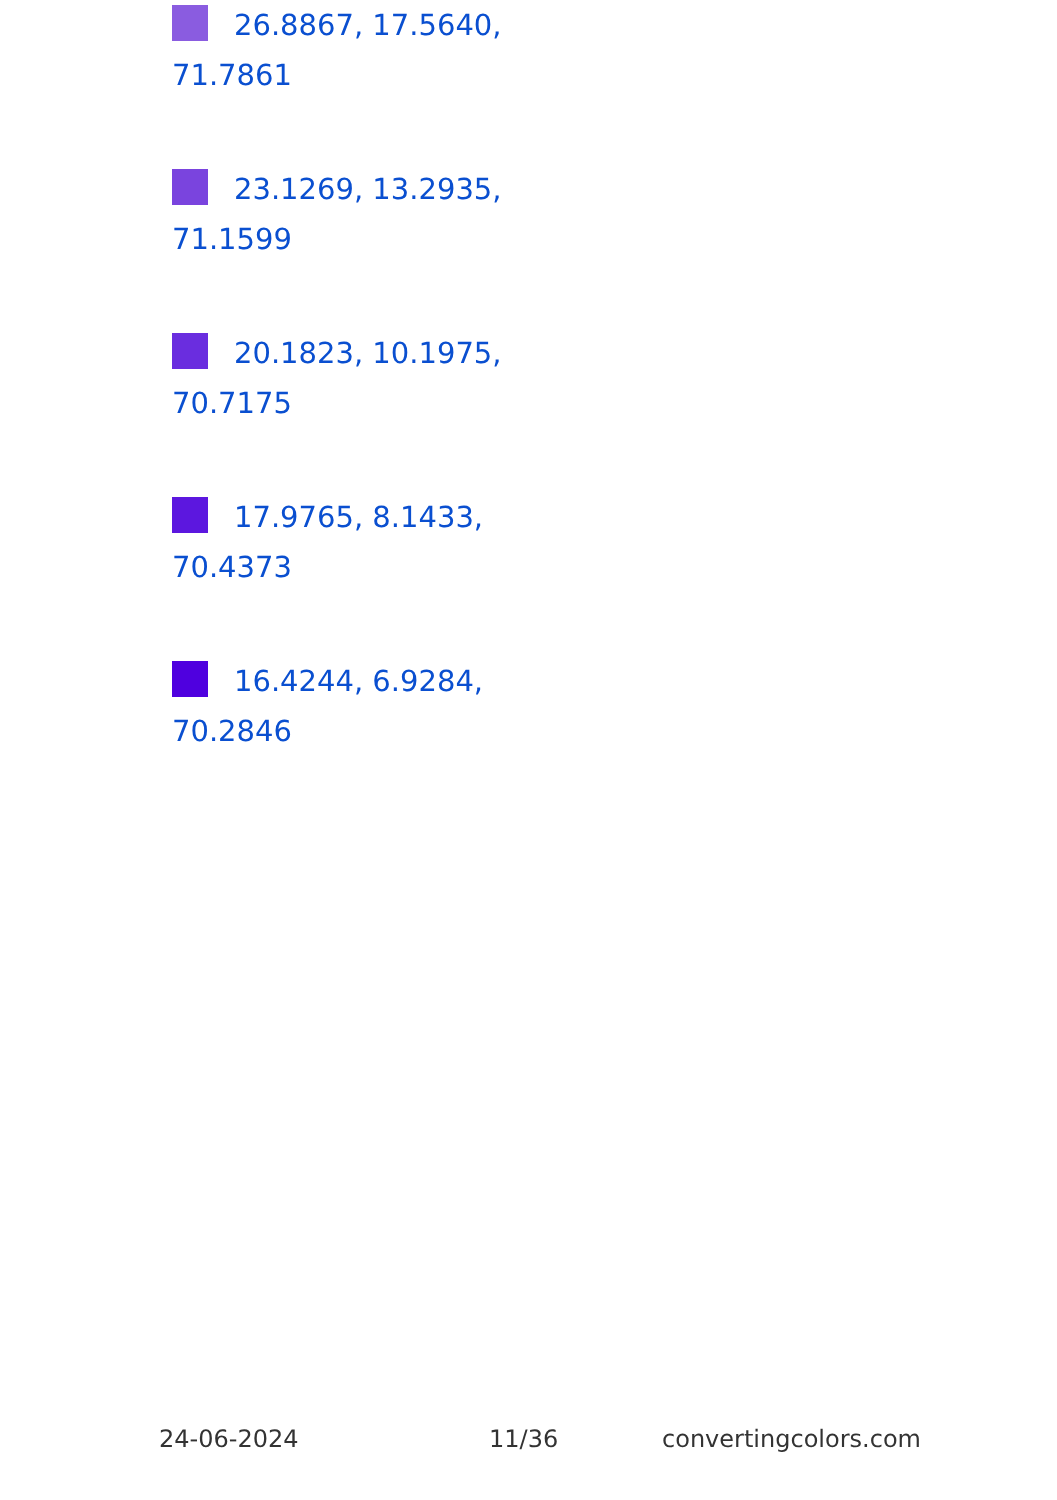26.8867, 17.5640, 71.7861
23.1269, 13.2935, 71.1599
20.1823, 10.1975, 70.7175
17.9765, 8.1433, 70.4373
16.4244, 6.9284, 70.2846
24-06-2024 11/36 convertingcolors.com